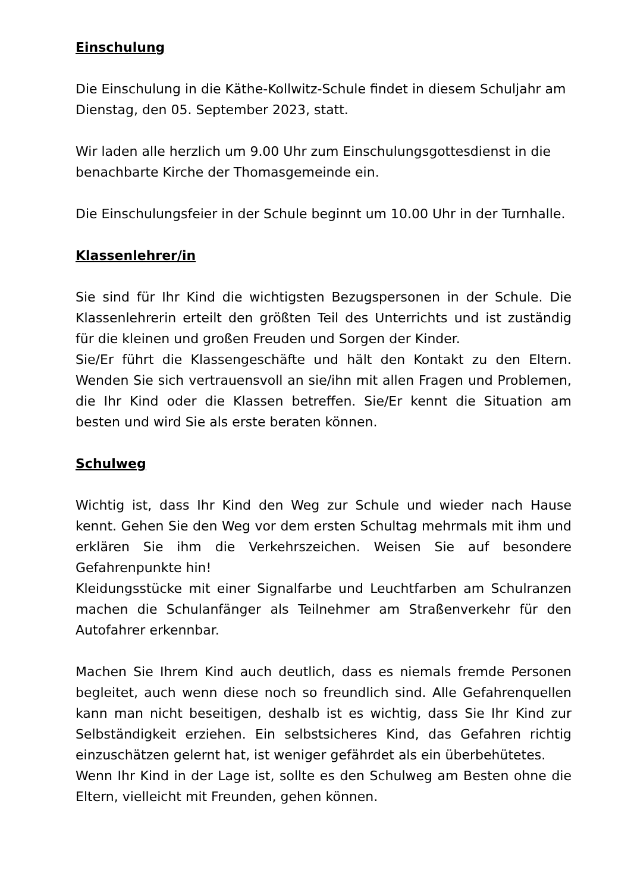Einschulung
Die Einschulung in die Käthe-Kollwitz-Schule findet in diesem Schuljahr am Dienstag, den 05. September 2023, statt.
Wir laden alle herzlich um 9.00 Uhr zum Einschulungsgottesdienst in die benachbarte Kirche der Thomasgemeinde ein.
Die Einschulungsfeier in der Schule beginnt um 10.00 Uhr in der Turnhalle.
Klassenlehrer/in
Sie sind für Ihr Kind die wichtigsten Bezugspersonen in der Schule. Die Klassenlehrerin erteilt den größten Teil des Unterrichts und ist zuständig für die kleinen und großen Freuden und Sorgen der Kinder.
Sie/Er führt die Klassengeschäfte und hält den Kontakt zu den Eltern. Wenden Sie sich vertrauensvoll an sie/ihn mit allen Fragen und Problemen, die Ihr Kind oder die Klassen betreffen. Sie/Er kennt die Situation am besten und wird Sie als erste beraten können.
Schulweg
Wichtig ist, dass Ihr Kind den Weg zur Schule und wieder nach Hause kennt. Gehen Sie den Weg vor dem ersten Schultag mehrmals mit ihm und erklären Sie ihm die Verkehrszeichen. Weisen Sie auf besondere Gefahrenpunkte hin!
Kleidungsstücke mit einer Signalfarbe und Leuchtfarben am Schulranzen machen die Schulanfänger als Teilnehmer am Straßenverkehr für den Autofahrer erkennbar.
Machen Sie Ihrem Kind auch deutlich, dass es niemals fremde Personen begleitet, auch wenn diese noch so freundlich sind. Alle Gefahrenquellen kann man nicht beseitigen, deshalb ist es wichtig, dass Sie Ihr Kind zur Selbständigkeit erziehen. Ein selbstsicheres Kind, das Gefahren richtig einzuschätzen gelernt hat, ist weniger gefährdet als ein überbehütetes.
Wenn Ihr Kind in der Lage ist, sollte es den Schulweg am Besten ohne die Eltern, vielleicht mit Freunden, gehen können.